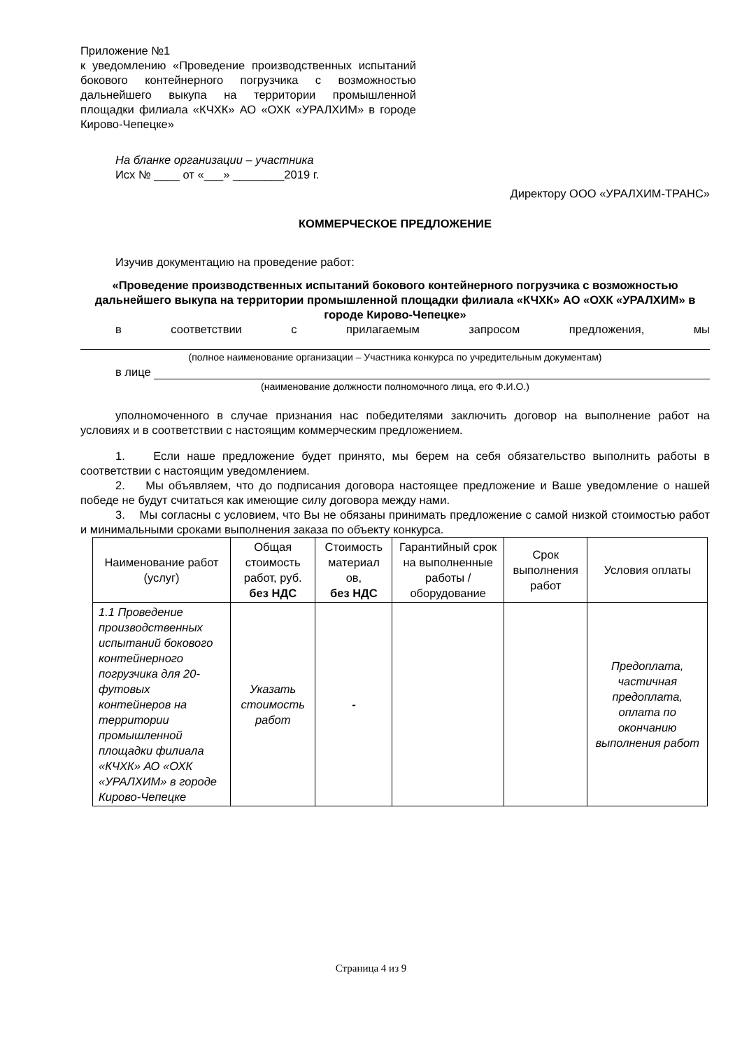Приложение №1
к уведомлению «Проведение производственных испытаний бокового контейнерного погрузчика с возможностью дальнейшего выкупа на территории промышленной площадки филиала «КЧХК» АО «ОХК «УРАЛХИМ» в городе Кирово-Чепецке»
На бланке организации – участника
Исх № ____ от «___» ________2019 г.
Директору ООО «УРАЛХИМ-ТРАНС»
КОММЕРЧЕСКОЕ ПРЕДЛОЖЕНИЕ
Изучив документацию на проведение работ:
«Проведение производственных испытаний бокового контейнерного погрузчика с возможностью дальнейшего выкупа на территории промышленной площадки филиала «КЧХК» АО «ОХК «УРАЛХИМ» в городе Кирово-Чепецке»
в соответствии с прилагаемым запросом предложения, мы
(полное наименование организации – Участника конкурса по учредительным документам)
в лице
(наименование должности полномочного лица, его Ф.И.О.)
уполномоченного в случае признания нас победителями заключить договор на выполнение работ на условиях и в соответствии с настоящим коммерческим предложением.
1. Если наше предложение будет принято, мы берем на себя обязательство выполнить работы в соответствии с настоящим уведомлением.
2. Мы объявляем, что до подписания договора настоящее предложение и Ваше уведомление о нашей победе не будут считаться как имеющие силу договора между нами.
3. Мы согласны с условием, что Вы не обязаны принимать предложение с самой низкой стоимостью работ и минимальными сроками выполнения заказа по объекту конкурса.
| Наименование работ (услуг) | Общая стоимость работ, руб. без НДС | Стоимость материал ов, без НДС | Гарантийный срок на выполненные работы / оборудование | Срок выполнения работ | Условия оплаты |
| 1.1 Проведение производственных испытаний бокового контейнерного погрузчика для 20-футовых контейнеров на территории промышленной площадки филиала «КЧХК» АО «ОХК «УРАЛХИМ» в городе Кирово-Чепецке | Указать стоимость работ | - | | | Предоплата, частичная предоплата, оплата по окончанию выполнения работ |
Страница 4 из 9